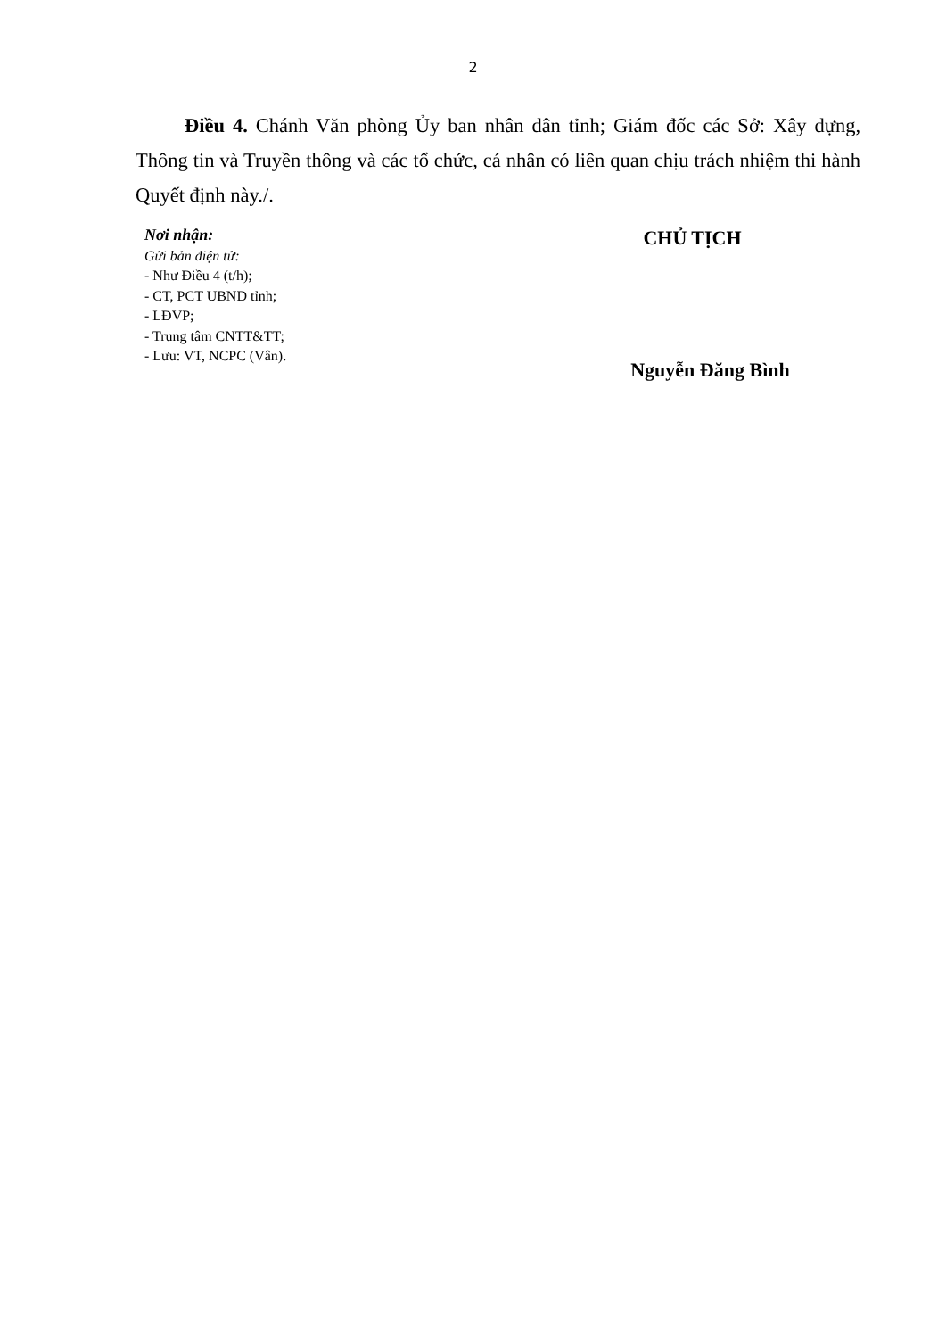2
Điều 4. Chánh Văn phòng Ủy ban nhân dân tỉnh; Giám đốc các Sở: Xây dựng, Thông tin và Truyền thông và các tổ chức, cá nhân có liên quan chịu trách nhiệm thi hành Quyết định này./.
Nơi nhận:
Gửi bản điện tử:
- Như Điều 4 (t/h);
- CT, PCT UBND tỉnh;
- LĐVP;
- Trung tâm CNTT&TT;
- Lưu: VT, NCPC (Vân).
CHỦ TỊCH
Nguyễn Đăng Bình